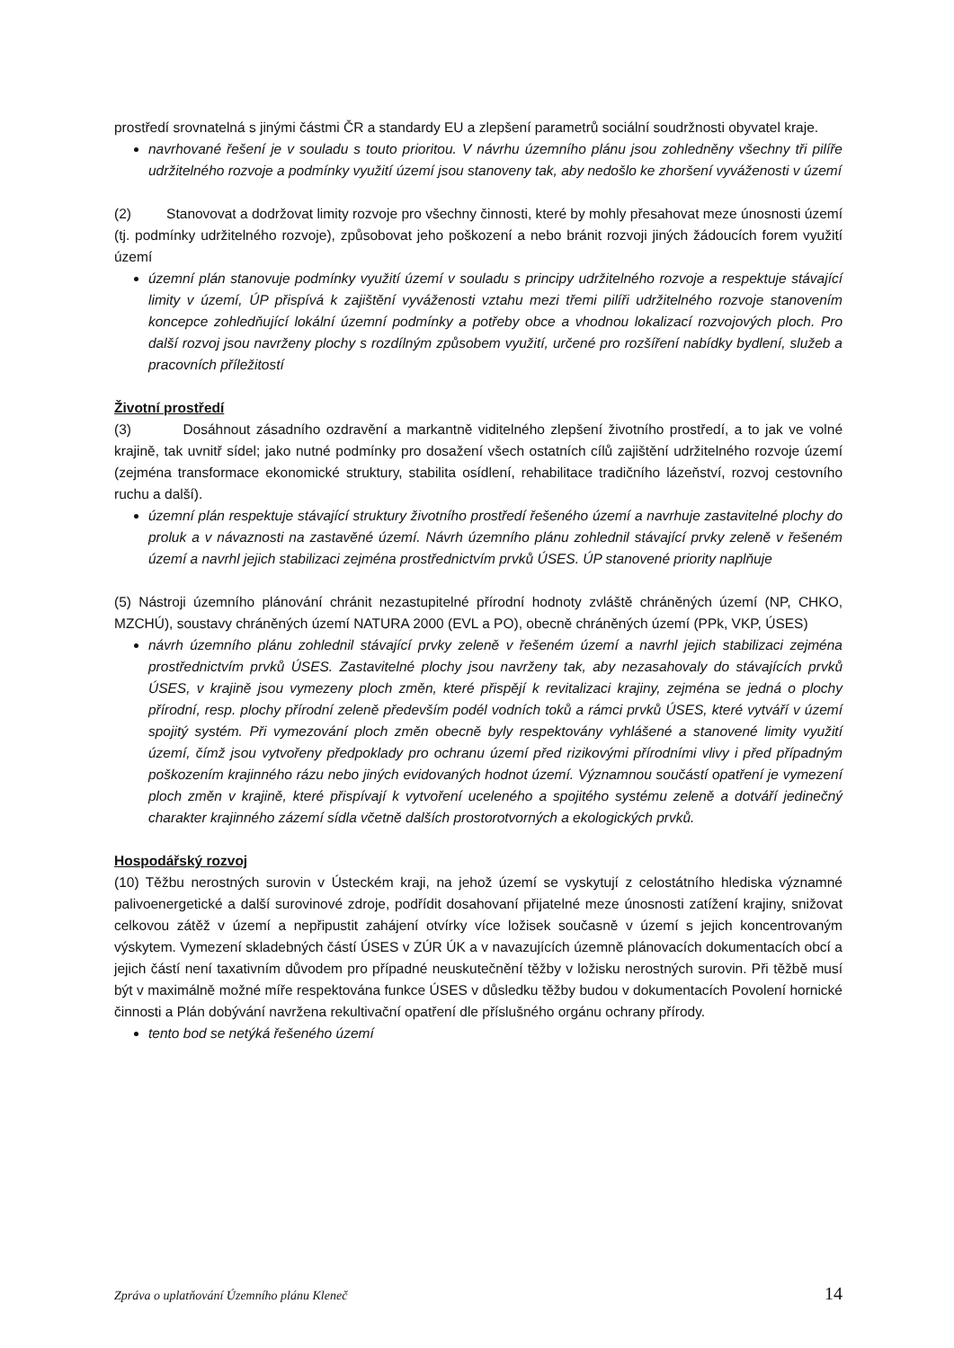prostředí srovnatelná s jinými částmi ČR a standardy EU a zlepšení parametrů sociální soudržnosti obyvatel kraje.
navrhované řešení je v souladu s touto prioritou. V návrhu územního plánu jsou zohledněny všechny tři pilíře udržitelného rozvoje a podmínky využití území jsou stanoveny tak, aby nedošlo ke zhoršení vyváženosti v území
(2) Stanovovat a dodržovat limity rozvoje pro všechny činnosti, které by mohly přesahovat meze únosnosti území (tj. podmínky udržitelného rozvoje), způsobovat jeho poškození a nebo bránit rozvoji jiných žádoucích forem využití území
územní plán stanovuje podmínky využití území v souladu s principy udržitelného rozvoje a respektuje stávající limity v území, ÚP přispívá k zajištění vyváženosti vztahu mezi třemi pilíři udržitelného rozvoje stanovením koncepce zohledňující lokální územní podmínky a potřeby obce a vhodnou lokalizací rozvojových ploch. Pro další rozvoj jsou navrženy plochy s rozdílným způsobem využití, určené pro rozšíření nabídky bydlení, služeb a pracovních příležitostí
Životní prostředí
(3) Dosáhnout zásadního ozdravění a markantně viditelného zlepšení životního prostředí, a to jak ve volné krajině, tak uvnitř sídel; jako nutné podmínky pro dosažení všech ostatních cílů zajištění udržitelného rozvoje území (zejména transformace ekonomické struktury, stabilita osídlení, rehabilitace tradičního lázeňství, rozvoj cestovního ruchu a další).
územní plán respektuje stávající struktury životního prostředí řešeného území a navrhuje zastavitelné plochy do proluk a v návaznosti na zastavěné území. Návrh územního plánu zohlednil stávající prvky zeleně v řešeném území a navrhl jejich stabilizaci zejména prostřednictvím prvků ÚSES. ÚP stanovené priority naplňuje
(5) Nástroji územního plánování chránit nezastupitelné přírodní hodnoty zvláště chráněných území (NP, CHKO, MZCHÚ), soustavy chráněných území NATURA 2000 (EVL a PO), obecně chráněných území (PPk, VKP, ÚSES)
návrh územního plánu zohlednil stávající prvky zeleně v řešeném území a navrhl jejich stabilizaci zejména prostřednictvím prvků ÚSES. Zastavitelné plochy jsou navrženy tak, aby nezasahovaly do stávajících prvků ÚSES, v krajině jsou vymezeny ploch změn, které přispějí k revitalizaci krajiny, zejména se jedná o plochy přírodní, resp. plochy přírodní zeleně především podél vodních toků a rámci prvků ÚSES, které vytváří v území spojitý systém. Při vymezování ploch změn obecně byly respektovány vyhlášené a stanovené limity využití území, čímž jsou vytvořeny předpoklady pro ochranu území před rizikovými přírodními vlivy i před případným poškozením krajinného rázu nebo jiných evidovaných hodnot území. Významnou součástí opatření je vymezení ploch změn v krajině, které přispívají k vytvoření uceleného a spojitého systému zeleně a dotváří jedinečný charakter krajinného zázemí sídla včetně dalších prostorotvorných a ekologických prvků.
Hospodářský rozvoj
(10) Těžbu nerostných surovin v Ústeckém kraji, na jehož území se vyskytují z celostátního hlediska významné palivoenergetické a další surovinové zdroje, podřídit dosahovaní přijatelné meze únosnosti zatížení krajiny, snižovat celkovou zátěž v území a nepřipustit zahájení otvírky více ložisek současně v území s jejich koncentrovaným výskytem. Vymezení skladebných částí ÚSES v ZÚR ÚK a v navazujících územně plánovacích dokumentacích obcí a jejich částí není taxativním důvodem pro případné neuskutečnění těžby v ložisku nerostných surovin. Při těžbě musí být v maximálně možné míře respektována funkce ÚSES v důsledku těžby budou v dokumentacích Povolení hornické činnosti a Plán dobývání navržena rekultivační opatření dle příslušného orgánu ochrany přírody.
tento bod se netýká řešeného území
Zpráva o uplatňování Územního plánu Kleneč 14